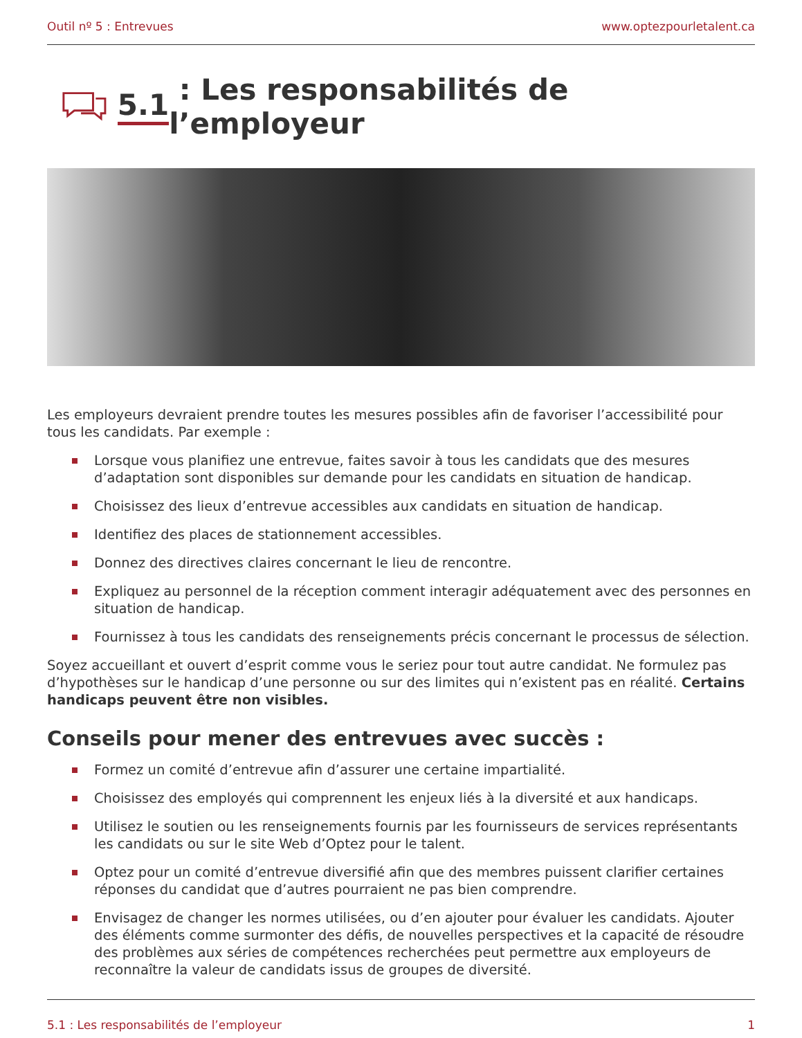Outil nº 5 : Entrevues www.optezpourletalent.ca
5.1 : Les responsabilités de l’employeur
Les employeurs devraient prendre toutes les mesures possibles afin de favoriser l’accessibilité pour tous les candidats. Par exemple :
Lorsque vous planifiez une entrevue, faites savoir à tous les candidats que des mesures d’adaptation sont disponibles sur demande pour les candidats en situation de handicap.
Choisissez des lieux d’entrevue accessibles aux candidats en situation de handicap.
Identifiez des places de stationnement accessibles.
Donnez des directives claires concernant le lieu de rencontre.
Expliquez au personnel de la réception comment interagir adéquatement avec des personnes en situation de handicap.
Fournissez à tous les candidats des renseignements précis concernant le processus de sélection.
Soyez accueillant et ouvert d’esprit comme vous le seriez pour tout autre candidat. Ne formulez pas d’hypothèses sur le handicap d’une personne ou sur des limites qui n’existent pas en réalité. Certains handicaps peuvent être non visibles.
Conseils pour mener des entrevues avec succès :
Formez un comité d’entrevue afin d’assurer une certaine impartialité.
Choisissez des employés qui comprennent les enjeux liés à la diversité et aux handicaps.
Utilisez le soutien ou les renseignements fournis par les fournisseurs de services représentants les candidats ou sur le site Web d’Optez pour le talent.
Optez pour un comité d’entrevue diversifié afin que des membres puissent clarifier certaines réponses du candidat que d’autres pourraient ne pas bien comprendre.
Envisagez de changer les normes utilisées, ou d’en ajouter pour évaluer les candidats. Ajouter des éléments comme surmonter des défis, de nouvelles perspectives et la capacité de résoudre des problèmes aux séries de compétences recherchées peut permettre aux employeurs de reconnaître la valeur de candidats issus de groupes de diversité.
5.1 : Les responsabilités de l’employeur 1